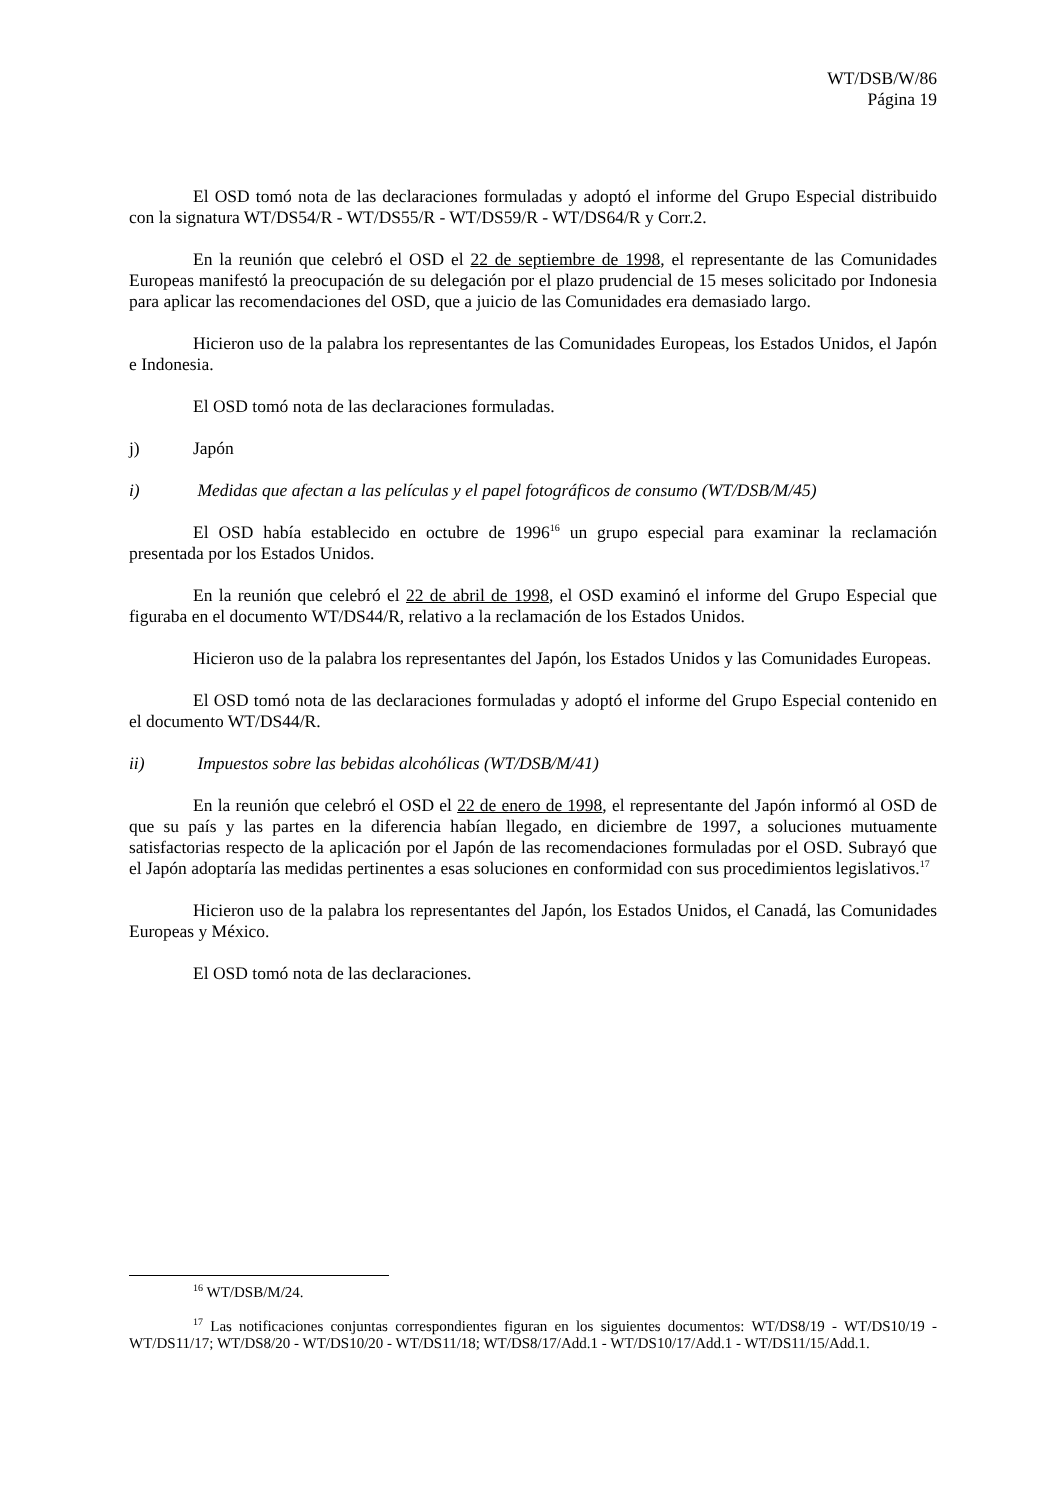WT/DSB/W/86
Página 19
El OSD tomó nota de las declaraciones formuladas y adoptó el informe del Grupo Especial distribuido con la signatura WT/DS54/R - WT/DS55/R - WT/DS59/R - WT/DS64/R y Corr.2.
En la reunión que celebró el OSD el 22 de septiembre de 1998, el representante de las Comunidades Europeas manifestó la preocupación de su delegación por el plazo prudencial de 15 meses solicitado por Indonesia para aplicar las recomendaciones del OSD, que a juicio de las Comunidades era demasiado largo.
Hicieron uso de la palabra los representantes de las Comunidades Europeas, los Estados Unidos, el Japón e Indonesia.
El OSD tomó nota de las declaraciones formuladas.
j) Japón
i) Medidas que afectan a las películas y el papel fotográficos de consumo (WT/DSB/M/45)
El OSD había establecido en octubre de 1996<sup>16</sup> un grupo especial para examinar la reclamación presentada por los Estados Unidos.
En la reunión que celebró el 22 de abril de 1998, el OSD examinó el informe del Grupo Especial que figuraba en el documento WT/DS44/R, relativo a la reclamación de los Estados Unidos.
Hicieron uso de la palabra los representantes del Japón, los Estados Unidos y las Comunidades Europeas.
El OSD tomó nota de las declaraciones formuladas y adoptó el informe del Grupo Especial contenido en el documento WT/DS44/R.
ii) Impuestos sobre las bebidas alcohólicas (WT/DSB/M/41)
En la reunión que celebró el OSD el 22 de enero de 1998, el representante del Japón informó al OSD de que su país y las partes en la diferencia habían llegado, en diciembre de 1997, a soluciones mutuamente satisfactorias respecto de la aplicación por el Japón de las recomendaciones formuladas por el OSD. Subrayó que el Japón adoptaría las medidas pertinentes a esas soluciones en conformidad con sus procedimientos legislativos.<sup>17</sup>
Hicieron uso de la palabra los representantes del Japón, los Estados Unidos, el Canadá, las Comunidades Europeas y México.
El OSD tomó nota de las declaraciones.
<sup>16</sup> WT/DSB/M/24.
<sup>17</sup> Las notificaciones conjuntas correspondientes figuran en los siguientes documentos: WT/DS8/19 - WT/DS10/19 - WT/DS11/17; WT/DS8/20 - WT/DS10/20 - WT/DS11/18; WT/DS8/17/Add.1 - WT/DS10/17/Add.1 - WT/DS11/15/Add.1.